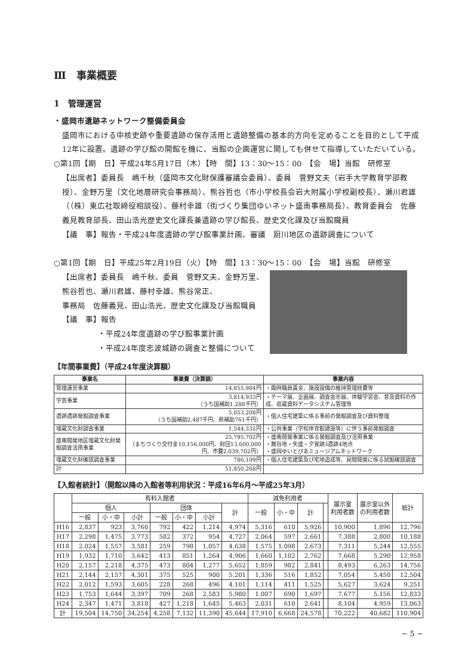Ⅲ　事業概要
1　管理運営
・盛岡市遺跡ネットワーク整備委員会
盛岡市における中核史跡や重要遺跡の保存活用と遺跡整備の基本的方向を定めることを目的として平成12年に設置。遺跡の学び館の開館を機に、当館の企画運営に関しても併せて指導していただいている。
○第1回【期　日】平成24年5月17日（木）【時　間】13：30〜15：00　【会　場】当館　研修室
【出席者】委員長　嶋千秋（盛岡市文化財保護審議会委員）、委員　菅野文夫（岩手大学教育学部教授）、金野万里（文化地層研究会事務局）、熊谷哲也（市小学校長会岩大附属小学校副校長）、瀬川君雄（（株）東広社取締役相談役）、藤村幸雄（街づくり集団ゆいネット盛南事務局長）、教育委員会　佐藤義見教育部長、田山浩光歴史文化課長兼遺跡の学び館長、歴史文化課及び当館職員
【議　事】報告・平成24年度遺跡の学び館事業計画、審議　厨川地区の遺跡調査について
○第1回【期　日】平成25年2月19日（火）【時　間】13：30〜15：00　【会　場】当館　研修室
【出席者】委員長　嶋千秋、委員　菅野文夫、金野万里、
熊谷哲也、瀬川君雄、藤村幸雄、熊谷常正、
事務局　佐藤義見、田山浩光、歴史文化課及び当館職員
【議　事】報告
・平成24年度遺跡の学び館事業計画
・平成24年度志波城跡の調査と整備について
【年間事業費】（平成24年度決算額）
| 事業名 | 事業費（決算額） | 事業内容 |
| --- | --- | --- |
| 管理運営事業 | 14,855,984円 | ・臨時職員賃金、施設設備の維持管理経費等 |
| 学芸事業 | 3,814,933円 （うち国補助1,288千円） | ・テーマ展、企画展、調査会示展、体験学習会、普及資料の作成、収蔵資料データシステム管理等 |
| 遺跡遺跡発掘調査事業 | 5,053,208円 （うち国補助2,487千円、県補助761千円） | ・個人住宅建築に係る事前の発掘調査及び資料整理 |
| 埋蔵文化財調査事業 | 1,544,332円 | ・公共事業（学校体育館建設等）に伴う事前発掘調査 |
| 盛南開発地区埋蔵文化財発掘調査活用事業 | 25,795,702円 （まちづくり交付金10,156,000円、財団13,600,000円、市費2,039,702円） | ・盛南開発事業に係る発掘調査及び活用事業 ・無谷地・矢盛・夕覚跡3遺跡4地点 ・盛岡ゆいとびあミュージアムネットワーク |
| 埋蔵文化財確認調査事業 | 786,109円 | ・個人住宅建築及び宅地造成等、民間開発に係る試掘確認調査 |
| 計 | 51,850,268円 | |
【入館者統計】（開館以降の入館者等利用状況：平成16年6月〜平成25年3月）
| | 有料入館者 | | | | | | | 減免利用者 | | | | 展示室 利用者数 | 展示室以外 の利用者数 | 総計 |
| --- | --- | --- | --- | --- | --- | --- | --- | --- | --- | --- | --- | --- | --- | --- |
| | 個人 | | | 団体 | | | 計 | 一般 | 小・中 | 計 | | | | |
| | 一般 | 小・中 | 小計 | 一般 | 小・中 | 小計 | | | | | | | | |
| H16 | 2,837 | 923 | 3,760 | 792 | 422 | 1,214 | 4,974 | 5,316 | 610 | 5,926 | | 10,900 | 1,896 | 12,796 |
| H17 | 2,298 | 1,475 | 3,773 | 582 | 372 | 954 | 4,727 | 2,064 | 597 | 2,661 | | 7,388 | 2,800 | 10,188 |
| H18 | 2,024 | 1,557 | 3,581 | 259 | 798 | 1,057 | 4,638 | 1,575 | 1,098 | 2,673 | | 7,311 | 5,244 | 12,555 |
| H19 | 1,932 | 1,710 | 3,642 | 413 | 851 | 1,264 | 4,906 | 1,660 | 1,102 | 2,762 | | 7,668 | 5,290 | 12,958 |
| H20 | 2,157 | 2,218 | 4,375 | 473 | 804 | 1,277 | 5,652 | 1,859 | 982 | 2,841 | | 8,493 | 6,263 | 14,756 |
| H21 | 2,144 | 2,157 | 4,301 | 375 | 525 | 900 | 5,201 | 1,336 | 516 | 1,852 | | 7,054 | 5,450 | 12,504 |
| H22 | 2,012 | 1,593 | 3,605 | 228 | 268 | 496 | 4,101 | 1,114 | 411 | 1,525 | | 5,627 | 3,624 | 9,251 |
| H23 | 1,753 | 1,644 | 3,397 | 709 | 268 | 2,583 | 5,980 | 1,007 | 690 | 1,697 | | 7,677 | 5,156 | 12,833 |
| H24 | 2,347 | 1,471 | 3,818 | 427 | 1,218 | 1,645 | 5,463 | 2,031 | 610 | 2,641 | | 8,104 | 4,959 | 13,063 |
| 計 | 19,504 | 14,750 | 34,254 | 4,258 | 7,132 | 11,390 | 45,644 | 17,910 | 6,668 | 24,578 | | 70,222 | 40,682 | 110,904 |
− 5 −